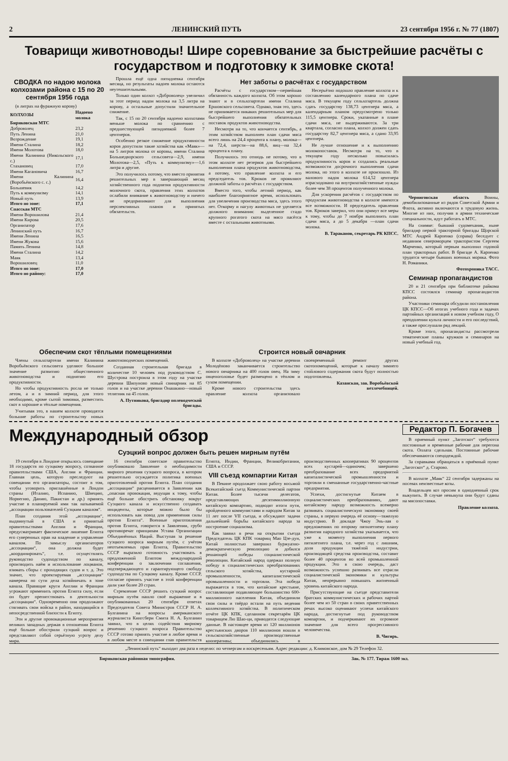2 ЛЕНИНСКИЙ ПУТЬ 23 сентября 1956 г. № 77 (1807)
Товарищи животноводы! Шире соревнование за быстрейшие расчёты с государством и подготовку к зимовке скота!
СВОДКА по надою молока колхозами района с 15 по 20 сентября 1956 года
(в литрах на фуражную корову)
| КОЛХОЗЫ | Надоено молока |
| --- | --- |
| Биряковская МТС | |
| Доброволец | 23,2 |
| Путь Ленина | 21,0 |
| Возрождение | 19,1 |
| Имени Сталина | 18,2 |
| Имени Молотова | 18,0 |
| Имени Калинина (Никольского с.) | 17,1 |
| Стахановец | 17,0 |
| Имени Кагановича | 16,7 |
| Имени Калинина (Воробьёвского с. с.) | 16,4 |
| Большевик | 14,2 |
| Путь к коммунизму | 14,1 |
| Новый путь | 13,9 |
| Итого по зоне: | 17,1 |
| Спасская МТС | |
| Имени Ворошилова | 21,4 |
| Имени Кирова | 20,5 |
| Организатор | 17,6 |
| Ленинский путь | 16,7 |
| Имени Ленина | 16,5 |
| Имени Жукова | 15,6 |
| Память Ленина | 14,8 |
| Имени Сталина | 14,2 |
| Маяк | 13,4 |
| Ворошиловец | 11,0 |
| Итого по зоне: | 17,0 |
| Итого по району: | 17,0 |
Прошла ещё одна пятидневка сентября месяца, но результаты надоев молока остаются неутешительными.
Только один колхоз «Доброволец» увеличил за этот период надои молока на 3,5 литра на корову, а остальные допустили значительное снижение.
Так, с 15 по 20 сентября надоено колхозами меньше молока по сравнению с предшествующей пятидневкой более 7 центнеров.
Особенно резкое снижение продуктивности коров допустили такие хозяйства как «Маяк»—на 5 литров молока от коровы, имени Сталина Большедворского сельсовета—2,9, имени Молотова—2,5, «Путь к коммунизму»—1,6 литра и другие.
Это получилось потому, что вместо принятия решительных мер в завершающий месяц хозяйственного года поднятия продуктивности молочного скота, правления этих колхозов ослабили внимание к животноводству и ничего не предпринимают для выполнения перспективных планов и принятых обязательств.
Нет заботы о расчётах с государством
Расчёты с государством—первейшая обязанность каждого колхоза. Об этом хорошо знают и в сельхозартели имени Сталина Ершовского сельсовета. Однако, зная это, здесь не принимается никаких решительных мер для быстрейшего выполнения обязательных поставок продуктов животноводства.
Несмотря на то, что кончается сентябрь, а этим хозяйством выполнен план сдачи мяса всего лишь на 24,4 процента к плану, молока—на 72,4, шерсти—на 88,6, яиц—на 32,4 процента к плану.
Получилось это отнюдь не потому, что в этом колхозе нет резервов для быстрейшего выполнения плана продуктов животноводства, а потому, что правление колхоза и его председатель тов. Крюков не проявляют должной заботы о расчётах с государством.
Вместо того, чтобы летний период, как наиболее благоприятное время, использовать для увеличения производства мяса, здесь этого нет. Откорму и нагулу животных не уделяется должного внимания: выделенное стадо крупного рогатого скота на мясо пасётся вместе с остальными животными.
Несерьёзно подошло правление колхоза и к составлению календарного плана по сдаче мяса. В текущем году сельхозартель должна сдать государству 138,73 центнера мяса, а календарным планом предусмотрено только 115,5 центнера. Сроки, указанные в плане сдачи мяса, не выдерживаются. За три квартала, согласно плана, колхоз должен сдать государству 82,7 центнера мяса, а сдано 33,95 центнера.
Не лучше отношение и к выполнению молокопоставок. Несмотря на то, что в текущем году несколько повысилась продуктивность коров и создались реальные возможности досрочного выполнения сдачи молока, но этого в колхозе не произошло. Из валового надоя молока 614,52 центнера израсходовано на внутрихозяйственные нужды более чем 38 процентов полученного молока.
Для ускорения расчётов с государством по продуктам животноводства в колхозе имеются все возможности. И председатель правления тов. Крюков заверил, что они примут все меры к тому, чтобы до 7 ноября выполнить план сдачи мяса, а до 5 декабря —план сдачи молока.
В. Тараканов, секретарь РК КПСС.
Черниговская область Воины, демобилизованные из рядов Советской Армии и Флота, активно включаются в трудовую жизнь. Многие из них, получив в армии технические специальности, идут работать в МТС.
На снимке: бывший судомеханик, ныне бригадир первой тракторной бригады Щорской МТС Андрей Карпенко (справа) беседует с недавним североморцем трактористом Сергеем Марченко, который первым выполнил годовой план тракторных работ. В бригаде А. Карпенко трудятся четыре бывших военных моряка. Фото Н. Романики.
Фотохроника ТАСС.
Семинар пропагандистов
20 и 21 сентября при библиотеке райкома КПСС состоялся семинар пропагандистов района.
Участники семинара обсудили постановления ЦК КПСС—Об итогах учебного года и задачах партийных организаций в новом учебном году, О преодолении культа личности и его последствий, а также прослушали ряд лекций.
Кроме этого, пропагандисты рассмотрели тематические планы кружков и семинаров на новый учебный год.
Обеспечим скот тёплыми помещениями
Члены сельхозартели имени Калинина Воробьёвского сельсовета уделяют большое значение развитию общественного животноводства и поднятию его продуктивности.
Но чтобы продуктивность росла не только летом, а и в зимний период, для этого необходимо, кроме сытой зимовки, разместить скот в хорошие и тёплые помещения.
Учитывая это, в нашем колхозе проводятся большие работы по строительству новых животноводческих помещений.
Созданная строительная бригада в количестве 10 человек под руководством С. Шустрова построила в этом году на участке деревни Шипуново новый свинарник на 85 голов и на участке деревни Онашкино—новый телятник на 45 голов.
А. Путникова, бригадир полеводческой бригады.
Строится новый овчарник
В колхозе «Доброволец» на участке деревни Молодёново заканчивается строительство нового овчарника на 400 голов овец. На зиму овцепоголовье будет размещено в тёплом и сухом помещении.
Кроме нового строительства здесь правление колхоза организовало своевременный ремонт других скотопомещений, которые к началу зимнего стойлового содержания скота будут полностью подготовлены.
Казанская, зав. Воробьёвской ветлечебницей.
Международный обзор
Суэцкий вопрос должен быть решен мирным путём
19 сентября в Лондоне открылось совещание 18 государств по суэцкому вопросу, созванное правительствами США, Англии и Франции. Главная цель, которую преследуют на совещании его организаторы, состоит в том, чтобы уговорить приглашённые в Лондон страны (Италию, Испанию, Швецию, Норвегию, Данию, Пакистан и др.) принять участие в планируемой ими так называемой „ассоциации пользователей Суэцким каналом“.
План создания этой „ассоциации“, выдвинутый в США и принятый правительствами Англии и Франции, предусматривает фактическое лишение Египта его суверенных прав на владение и управление каналом. По замыслу организаторов „ассоциации“, она должна будет „координировать“, т.е. осуществлять руководство судоходством по каналу, производить наём и использование лоцманов, взимать сборы с проходящих судов и т. д. Это значит, что проектируемая „ассоциация“ намерена по сути дела хозяйничать в зоне канала. Правящие круги Англии и Франции угрожают применить против Египта силу, если он будет препятствовать в деятельности „ассоциации“. Одновременно они продолжают стягивать свои войска в район, находящийся в непосредственной близости к Египту.
Эти и другие провокационные мероприятия великих западных держав в отношении Египта ещё больше обострили суэцкий вопрос и представляют собой серьёзную угрозу делу мира.
16 сентября советское правительство опубликовало Заявление о необходимости мирного решения суэцкого вопроса, в котором решительно осуждается политика военных приготовлений против Египта. План создания „ассоциации“ расценивается в Заявлении как „опасная провокация, ведущая к тому, чтобы ещё больше обострить обстановку вокруг Суэцкого канала и искусственно создавать инциденты, которые можно было бы использовать как повод для применения силы против Египта“. Военные приготовления против Египта, говорится в Заявлении, грубо противоречат принципам Устава Организации Объединённых Наций. Выступая за решение суэцкого вопроса мирным путём, с учётом неотъемлемых прав Египта, Правительство СССР выразило готовность участвовать в предложенной Египтом международной конференции о заключении соглашения, подтверждающего и гарантирующего свободу судоходства по Суэцкому каналу. Кроме СССР, согласие принять участие в этой конференции дали уже более 20 стран.
Стремление СССР решить суэцкий вопрос мирным путём нашло своё выражение и в опубликованных 20 сентября ответах Председателя Совета Министров СССР Н. А. Булганина на вопросы американского журналиста Кингсбери Смита Н. А. Булганин заявил, что в целях содействия мирному решению суэцкого вопроса Правительство СССР готово принять участие в любое время и в любом месте в совещании глав правительств Египта, Индии, Франции, Великобритании, США и СССР.
VIII съезд компартии Китая
В Пекине продолжает свою работу восьмой Всекитайский съезд Коммунистической партии Китая. Более тысячи делегатов, представляющих десятимиллионную китайскую компартию, подводят итоги пути, пройденного коммунистами и народом Китая за 11 лет после VII съезда, и обсуждают задачи дальнейшей борьбы китайского народа за построение социализма.
Как заявил в речи на открытии съезда Председатель ЦК КПК товарищ Мао Цзе-дун, Китай полностью завершил буржуазно-демократическую революцию и добился решающей победы социалистической революции. Китайский народ одержал полную победу в социалистических преобразованиях сельского хозяйства, кустарной промышленности, капиталистической промышленности и торговли. Эта победа выражается в том, что китайские крестьяне, составляющие подавляющее большинство 600-миллионного населения Китая, объединили свои силы и твёрдо встали на путь ведения коллективного хозяйства. В политическом отчёте ЦК КПК, сделанном секретарём ЦК товарищем Лю Шао-ци, приводятся следующие данные. В настоящее время из 120 миллионов крестьянских дворов 110 миллионов вошли в сельскохозяйственные производственные кооперативы; объединились в производственных кооперативах 90 процентов всех кустарей—одиночек; завершено преобразование всех предприятий капиталистической промышленности и торговли в смешанные государственно-частные предприятия.
Успехи, достигнутые Китаем в социалистических преобразованиях, дают китайскому народу возможность всемерно развивать социалистическую экономику своей страны, в первую очередь её основу—тяжелую индустрию. В докладе Чжоу Энь-лая о предложениях по второму пятилетнему плану развития народного хозяйства указывается, что уже к моменту выполнения первого пятилетнего плана, т.е. через год с лишним, доля продукции тяжёлой индустрии, производящей средства производства, составит более 40 процентов во всей промышленной продукции. Это в свою очередь, даст возможность успешно развивать все отрасли социалистической экономики и культуры Китая, непрерывно повышать жизненный уровень китайского народа.
Присутствующие на съезде представители братских коммунистических и рабочих партий более чем из 50 стран в своих приветственных речах высоко оценивают успехи китайского народа, достигнутые под руководством компартии, и подчеркивают их огромное значение для всего прогрессивного человечества.
В. Чигирь.
Редактор П. Богачев
В приемный пункт „Заготскот“ требуются постоянные и временные рабочие для перегона скота. Оплата сдельная. Постоянные рабочие обеспечиваются спецодеждой.
За справками обращаться в приёмный пункт „Заготскот“ д. Старово.
В колхозе „Маяк“ 22 сентября задержаны на посевах неизвестные козы.
Владельцев коз просим в однодневный срок выкупить. В случае невыкупа они будут сданы на мясопоставки.
Правление колхоза.
„Ленинский путь“ выходит два раза в неделю: по четвергам и воскресеньям. Адрес редакции: д. Климовское, дом № 29 Телефон 32.
Бирякoвская районная типография. Зак. № 177. Тираж 1600 экз.